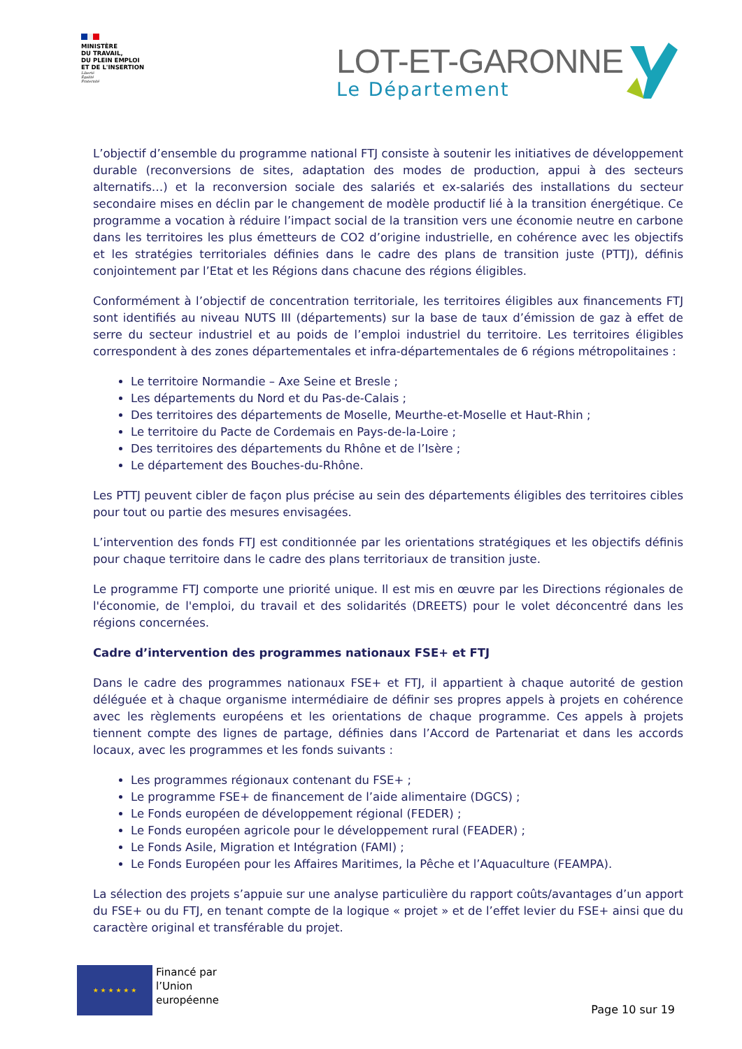MINISTÈRE
DU TRAVAIL,
DU PLEIN EMPLOI
ET DE L'INSERTION
Liberté
Égalité
Fraternité
LOT-ET-GARONNE
Le Département
L’objectif d’ensemble du programme national FTJ consiste à soutenir les initiatives de développement durable (reconversions de sites, adaptation des modes de production, appui à des secteurs alternatifs…) et la reconversion sociale des salariés et ex-salariés des installations du secteur secondaire mises en déclin par le changement de modèle productif lié à la transition énergétique. Ce programme a vocation à réduire l’impact social de la transition vers une économie neutre en carbone dans les territoires les plus émetteurs de CO2 d’origine industrielle, en cohérence avec les objectifs et les stratégies territoriales définies dans le cadre des plans de transition juste (PTTJ), définis conjointement par l’Etat et les Régions dans chacune des régions éligibles.
Conformément à l’objectif de concentration territoriale, les territoires éligibles aux financements FTJ sont identifiés au niveau NUTS III (départements) sur la base de taux d’émission de gaz à effet de serre du secteur industriel et au poids de l’emploi industriel du territoire. Les territoires éligibles correspondent à des zones départementales et infra-départementales de 6 régions métropolitaines :
Le territoire Normandie – Axe Seine et Bresle ;
Les départements du Nord et du Pas-de-Calais ;
Des territoires des départements de Moselle, Meurthe-et-Moselle et Haut-Rhin ;
Le territoire du Pacte de Cordemais en Pays-de-la-Loire ;
Des territoires des départements du Rhône et de l’Isère ;
Le département des Bouches-du-Rhône.
Les PTTJ peuvent cibler de façon plus précise au sein des départements éligibles des territoires cibles pour tout ou partie des mesures envisagées.
L’intervention des fonds FTJ est conditionnée par les orientations stratégiques et les objectifs définis pour chaque territoire dans le cadre des plans territoriaux de transition juste.
Le programme FTJ comporte une priorité unique. Il est mis en œuvre par les Directions régionales de l'économie, de l'emploi, du travail et des solidarités (DREETS) pour le volet déconcentré dans les régions concernées.
Cadre d’intervention des programmes nationaux FSE+ et FTJ
Dans le cadre des programmes nationaux FSE+ et FTJ, il appartient à chaque autorité de gestion déléguée et à chaque organisme intermédiaire de définir ses propres appels à projets en cohérence avec les règlements européens et les orientations de chaque programme. Ces appels à projets tiennent compte des lignes de partage, définies dans l’Accord de Partenariat et dans les accords locaux, avec les programmes et les fonds suivants :
Les programmes régionaux contenant du FSE+ ;
Le programme FSE+ de financement de l’aide alimentaire (DGCS) ;
Le Fonds européen de développement régional (FEDER) ;
Le Fonds européen agricole pour le développement rural (FEADER) ;
Le Fonds Asile, Migration et Intégration (FAMI) ;
Le Fonds Européen pour les Affaires Maritimes, la Pêche et l’Aquaculture (FEAMPA).
La sélection des projets s’appuie sur une analyse particulière du rapport coûts/avantages d’un apport du FSE+ ou du FTJ, en tenant compte de la logique « projet » et de l’effet levier du FSE+ ainsi que du caractère original et transférable du projet.
★ ★ ★ ★ ★ ★
Financé par
l’Union
européenne
Page 10 sur 19